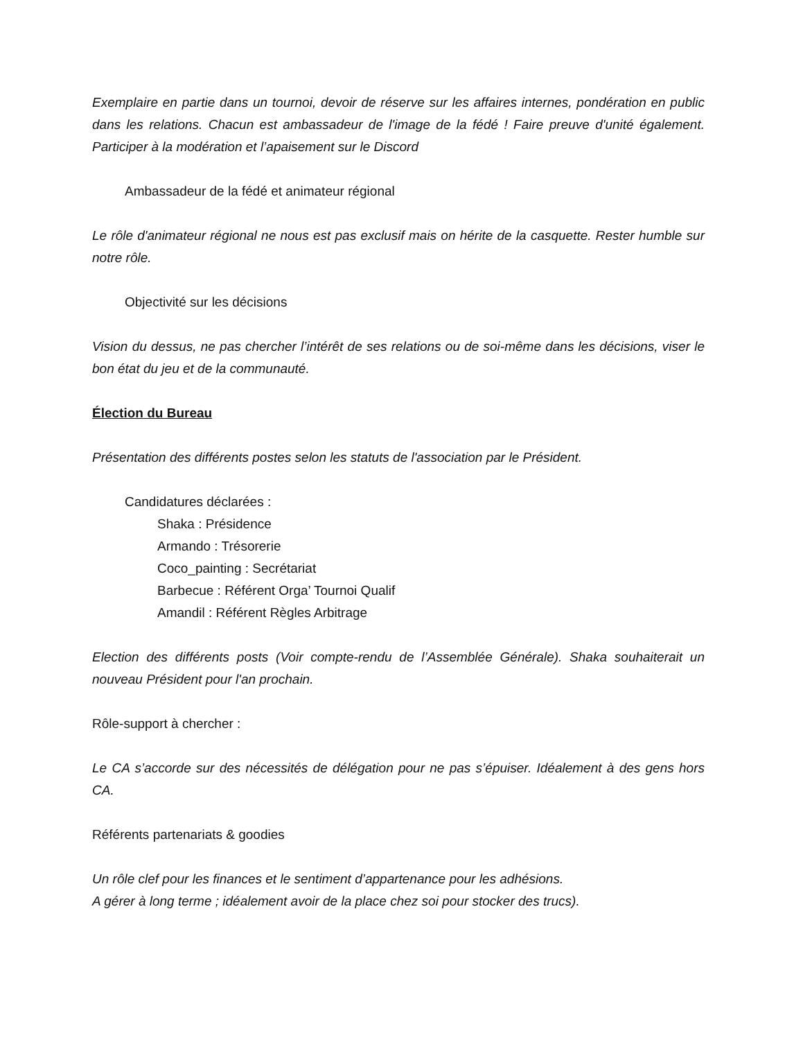Exemplaire en partie dans un tournoi, devoir de réserve sur les affaires internes, pondération en public dans les relations. Chacun est ambassadeur de l'image de la fédé ! Faire preuve d'unité également. Participer à la modération et l’apaisement sur le Discord
Ambassadeur de la fédé et animateur régional
Le rôle d'animateur régional ne nous est pas exclusif mais on hérite de la casquette. Rester humble sur notre rôle.
Objectivité sur les décisions
Vision du dessus, ne pas chercher l’intérêt de ses relations ou de soi-même dans les décisions, viser le bon état du jeu et de la communauté.
Élection du Bureau
Présentation des différents postes selon les statuts de l'association par le Président.
Candidatures déclarées :
Shaka : Présidence
Armando : Trésorerie
Coco_painting : Secrétariat
Barbecue : Référent Orga’ Tournoi Qualif
Amandil : Référent Règles Arbitrage
Election des différents posts (Voir compte-rendu de l’Assemblée Générale). Shaka souhaiterait un nouveau Président pour l'an prochain.
Rôle-support à chercher :
Le CA s’accorde sur des nécessités de délégation pour ne pas s’épuiser. Idéalement à des gens hors CA.
Référents partenariats & goodies
Un rôle clef pour les finances et le sentiment d’appartenance pour les adhésions.
A gérer à long terme ; idéalement avoir de la place chez soi pour stocker des trucs).